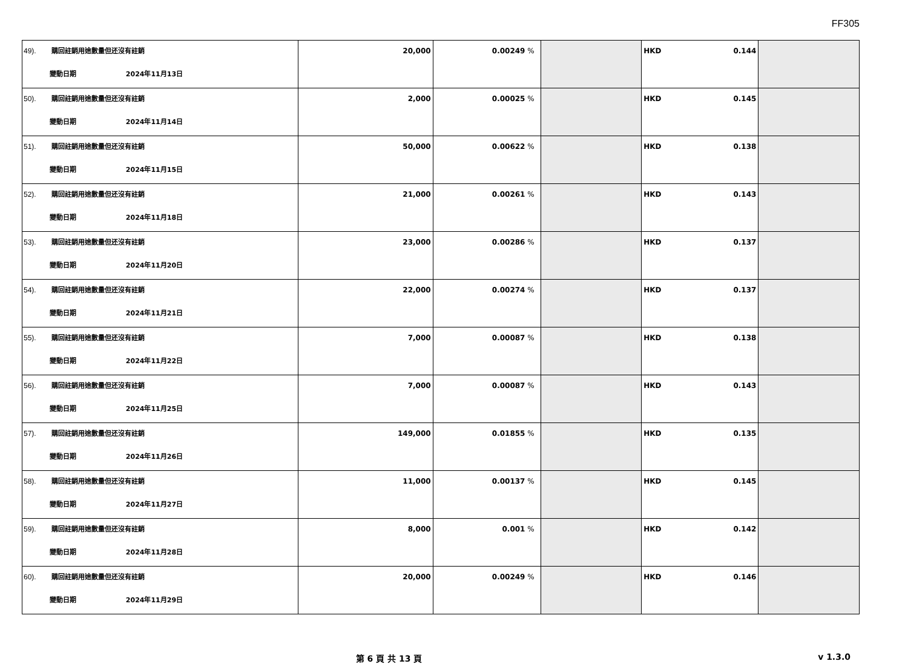FF305
| 49). 購回註銷用途數量但还沒有註銷 變動日期 2024年11月13日 | 20,000 | 0.00249 % | | HKD 0.144 | |
| 50). 購回註銷用途數量但还沒有註銷 變動日期 2024年11月14日 | 2,000 | 0.00025 % | | HKD 0.145 | |
| 51). 購回註銷用途數量但还沒有註銷 變動日期 2024年11月15日 | 50,000 | 0.00622 % | | HKD 0.138 | |
| 52). 購回註銷用途數量但还沒有註銷 變動日期 2024年11月18日 | 21,000 | 0.00261 % | | HKD 0.143 | |
| 53). 購回註銷用途數量但还沒有註銷 變動日期 2024年11月20日 | 23,000 | 0.00286 % | | HKD 0.137 | |
| 54). 購回註銷用途數量但还沒有註銷 變動日期 2024年11月21日 | 22,000 | 0.00274 % | | HKD 0.137 | |
| 55). 購回註銷用途數量但还沒有註銷 變動日期 2024年11月22日 | 7,000 | 0.00087 % | | HKD 0.138 | |
| 56). 購回註銷用途數量但还沒有註銷 變動日期 2024年11月25日 | 7,000 | 0.00087 % | | HKD 0.143 | |
| 57). 購回註銷用途數量但还沒有註銷 變動日期 2024年11月26日 | 149,000 | 0.01855 % | | HKD 0.135 | |
| 58). 購回註銷用途數量但还沒有註銷 變動日期 2024年11月27日 | 11,000 | 0.00137 % | | HKD 0.145 | |
| 59). 購回註銷用途數量但还沒有註銷 變動日期 2024年11月28日 | 8,000 | 0.001 % | | HKD 0.142 | |
| 60). 購回註銷用途數量但还沒有註銷 變動日期 2024年11月29日 | 20,000 | 0.00249 % | | HKD 0.146 | |
第 6 頁 共 13 頁 v 1.3.0